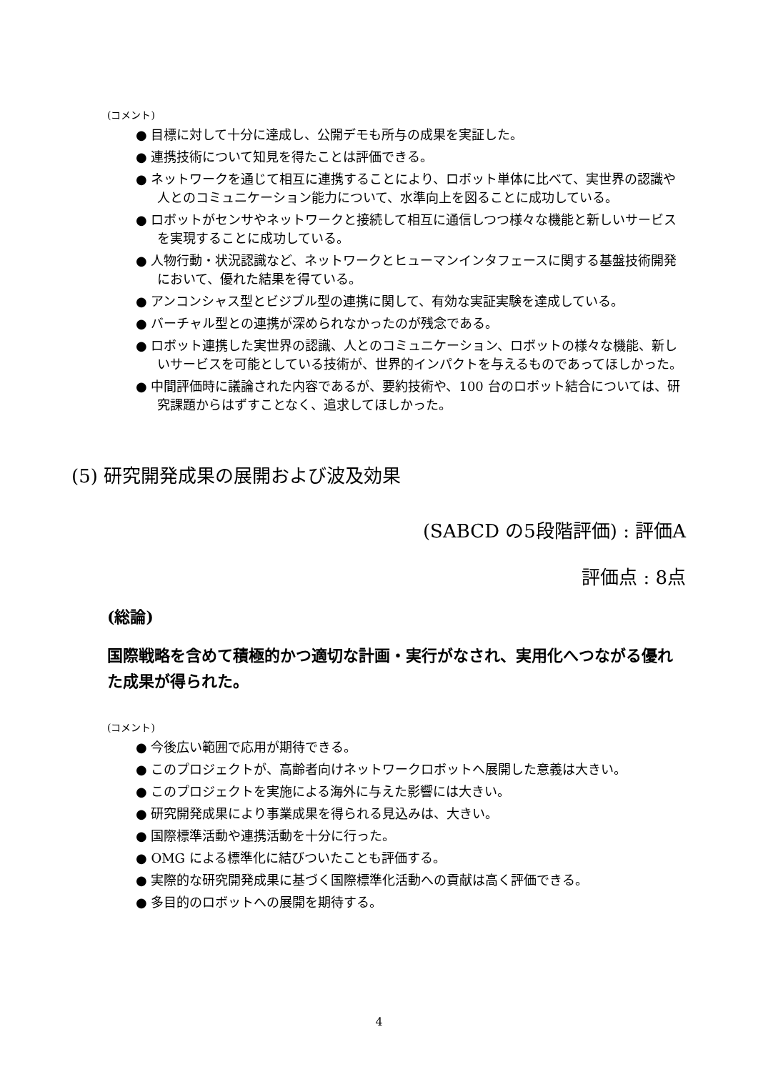(コメント)
● 目標に対して十分に達成し、公開デモも所与の成果を実証した。
● 連携技術について知見を得たことは評価できる。
● ネットワークを通じて相互に連携することにより、ロボット単体に比べて、実世界の認識や人とのコミュニケーション能力について、水準向上を図ることに成功している。
● ロボットがセンサやネットワークと接続して相互に通信しつつ様々な機能と新しいサービスを実現することに成功している。
● 人物行動・状況認識など、ネットワークとヒューマンインタフェースに関する基盤技術開発において、優れた結果を得ている。
● アンコンシャス型とビジブル型の連携に関して、有効な実証実験を達成している。
● バーチャル型との連携が深められなかったのが残念である。
● ロボット連携した実世界の認識、人とのコミュニケーション、ロボットの様々な機能、新しいサービスを可能としている技術が、世界的インパクトを与えるものであってほしかった。
● 中間評価時に議論された内容であるが、要約技術や、100 台のロボット結合については、研究課題からはずすことなく、追求してほしかった。
(5) 研究開発成果の展開および波及効果
(SABCD の5段階評価) : 評価A
評価点 : 8点
(総論)
国際戦略を含めて積極的かつ適切な計画・実行がなされ、実用化へつながる優れた成果が得られた。
(コメント)
● 今後広い範囲で応用が期待できる。
● このプロジェクトが、高齢者向けネットワークロボットへ展開した意義は大きい。
● このプロジェクトを実施による海外に与えた影響には大きい。
● 研究開発成果により事業成果を得られる見込みは、大きい。
● 国際標準活動や連携活動を十分に行った。
● OMG による標準化に結びついたことも評価する。
● 実際的な研究開発成果に基づく国際標準化活動への貢献は高く評価できる。
● 多目的のロボットへの展開を期待する。
4